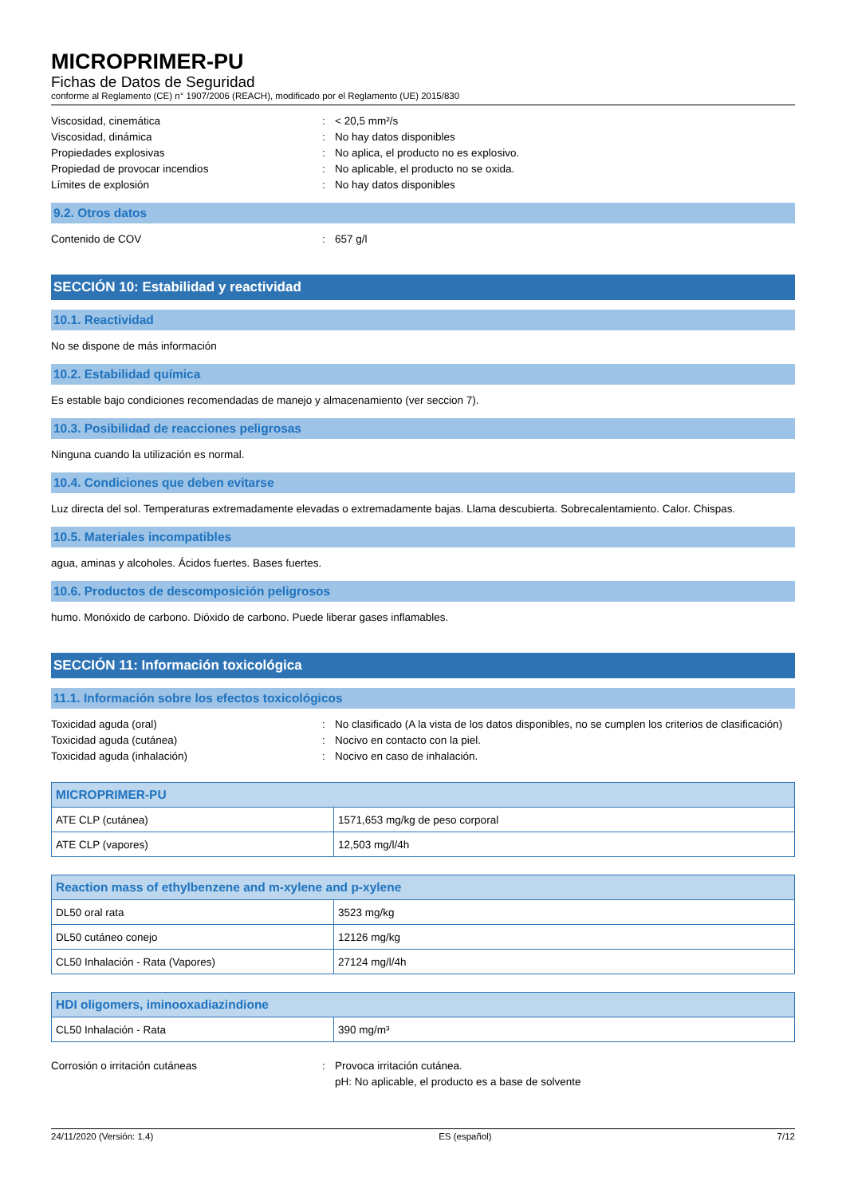MICROPRIMER-PU
Fichas de Datos de Seguridad
conforme al Reglamento (CE) n° 1907/2006 (REACH), modificado por el Reglamento (UE) 2015/830
Viscosidad, cinemática : < 20,5 mm²/s
Viscosidad, dinámica : No hay datos disponibles
Propiedades explosivas : No aplica, el producto no es explosivo.
Propiedad de provocar incendios : No aplicable, el producto no se oxida.
Límites de explosión : No hay datos disponibles
9.2. Otros datos
Contenido de COV : 657 g/l
SECCIÓN 10: Estabilidad y reactividad
10.1. Reactividad
No se dispone de más información
10.2. Estabilidad química
Es estable bajo condiciones recomendadas de manejo y almacenamiento (ver seccion 7).
10.3. Posibilidad de reacciones peligrosas
Ninguna cuando la utilización es normal.
10.4. Condiciones que deben evitarse
Luz directa del sol. Temperaturas extremadamente elevadas o extremadamente bajas. Llama descubierta. Sobrecalentamiento. Calor. Chispas.
10.5. Materiales incompatibles
agua, aminas y alcoholes. Ácidos fuertes. Bases fuertes.
10.6. Productos de descomposición peligrosos
humo. Monóxido de carbono. Dióxido de carbono. Puede liberar gases inflamables.
SECCIÓN 11: Información toxicológica
11.1. Información sobre los efectos toxicológicos
Toxicidad aguda (oral) : No clasificado (A la vista de los datos disponibles, no se cumplen los criterios de clasificación)
Toxicidad aguda (cutánea) : Nocivo en contacto con la piel.
Toxicidad aguda (inhalación) : Nocivo en caso de inhalación.
| MICROPRIMER-PU | |
| --- | --- |
| ATE CLP (cutánea) | 1571,653 mg/kg de peso corporal |
| ATE CLP (vapores) | 12,503 mg/l/4h |
| Reaction mass of ethylbenzene and m-xylene and p-xylene | |
| --- | --- |
| DL50 oral rata | 3523 mg/kg |
| DL50 cutáneo conejo | 12126 mg/kg |
| CL50 Inhalación - Rata (Vapores) | 27124 mg/l/4h |
| HDI oligomers, iminooxadiazindione | |
| --- | --- |
| CL50 Inhalación - Rata | 390 mg/m³ |
Corrosión o irritación cutáneas : Provoca irritación cutánea.
pH: No aplicable, el producto es a base de solvente
24/11/2020 (Versión: 1.4) ES (español) 7/12